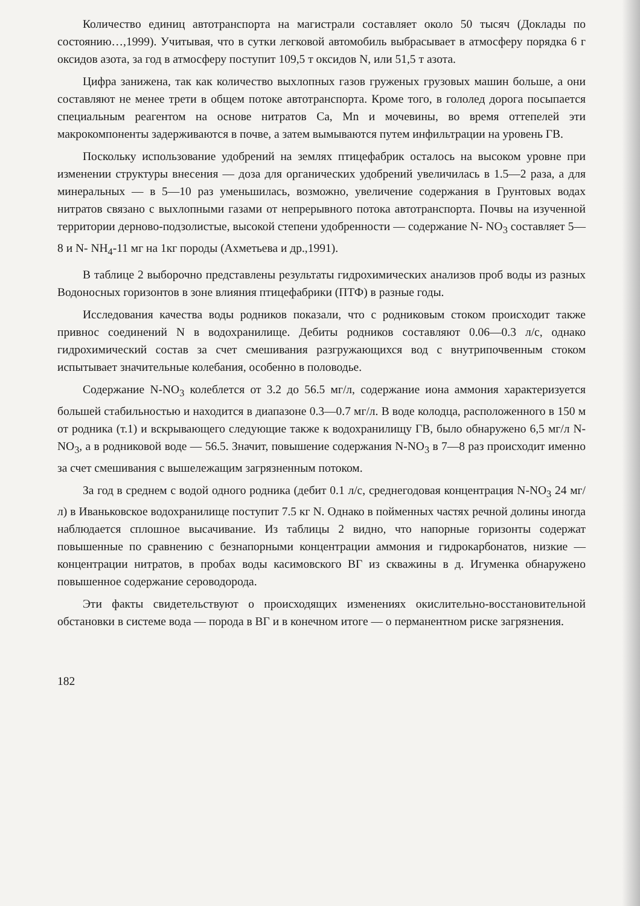Количество единиц автотранспорта на магистрали составляет около 50 тысяч (Доклады по состоянию…,1999). Учитывая, что в сутки легковой автомобиль выбрасывает в атмосферу порядка 6 г оксидов азота, за год в атмосферу поступит 109,5 т оксидов N, или 51,5 т азота.
Цифра занижена, так как количество выхлопных газов груженых грузовых машин больше, а они составляют не менее трети в общем потоке автотранспорта. Кроме того, в гололед дорога посыпается специальным реагентом на основе нитратов Ca, Mn и мочевины, во время оттепелей эти макрокомпоненты задерживаются в почве, а затем вымываются путем инфильтрации на уровень ГВ.
Поскольку использование удобрений на землях птицефабрик осталось на высоком уровне при изменении структуры внесения — доза для органических удобрений увеличилась в 1.5—2 раза, а для минеральных — в 5—10 раз уменьшилась, возможно, увеличение содержания в Грунтовых водах нитратов связано с выхлопными газами от непрерывного потока автотранспорта. Почвы на изученной территории дерново-подзолистые, высокой степени удобренности — содержание N- NO<sub>3</sub> составляет 5—8 и N- NH<sub>4</sub>-11 мг на 1кг породы (Ахметьева и др.,1991).
В таблице 2 выборочно представлены результаты гидрохимических анализов проб воды из разных Водоносных горизонтов в зоне влияния птицефабрики (ПТФ) в разные годы.
Исследования качества воды родников показали, что с родниковым стоком происходит также привнос соединений N в водохранилище. Дебиты родников составляют 0.06—0.3 л/с, однако гидрохимический состав за счет смешивания разгружающихся вод с внутрипочвенным стоком испытывает значительные колебания, особенно в половодье.
Содержание N-NO<sub>3</sub> колеблется от 3.2 до 56.5 мг/л, содержание иона аммония характеризуется большей стабильностью и находится в диапазоне 0.3—0.7 мг/л. В воде колодца, расположенного в 150 м от родника (т.1) и вскрывающего следующие также к водохранилищу ГВ, было обнаружено 6,5 мг/л N-NO<sub>3</sub>, а в родниковой воде — 56.5. Значит, повышение содержания N-NO<sub>3</sub> в 7—8 раз происходит именно за счет смешивания с вышележащим загрязненным потоком.
За год в среднем с водой одного родника (дебит 0.1 л/с, среднегодовая концентрация N-NO<sub>3</sub> 24 мг/л) в Иваньковское водохранилище поступит 7.5 кг N. Однако в пойменных частях речной долины иногда наблюдается сплошное высачивание. Из таблицы 2 видно, что напорные горизонты содержат повышенные по сравнению с безнапорными концентрации аммония и гидрокарбонатов, низкие — концентрации нитратов, в пробах воды касимовского ВГ из скважины в д. Игуменка обнаружено повышенное содержание сероводорода.
Эти факты свидетельствуют о происходящих изменениях окислительно-восстановительной обстановки в системе вода — порода в ВГ и в конечном итоге — о перманентном риске загрязнения.
182